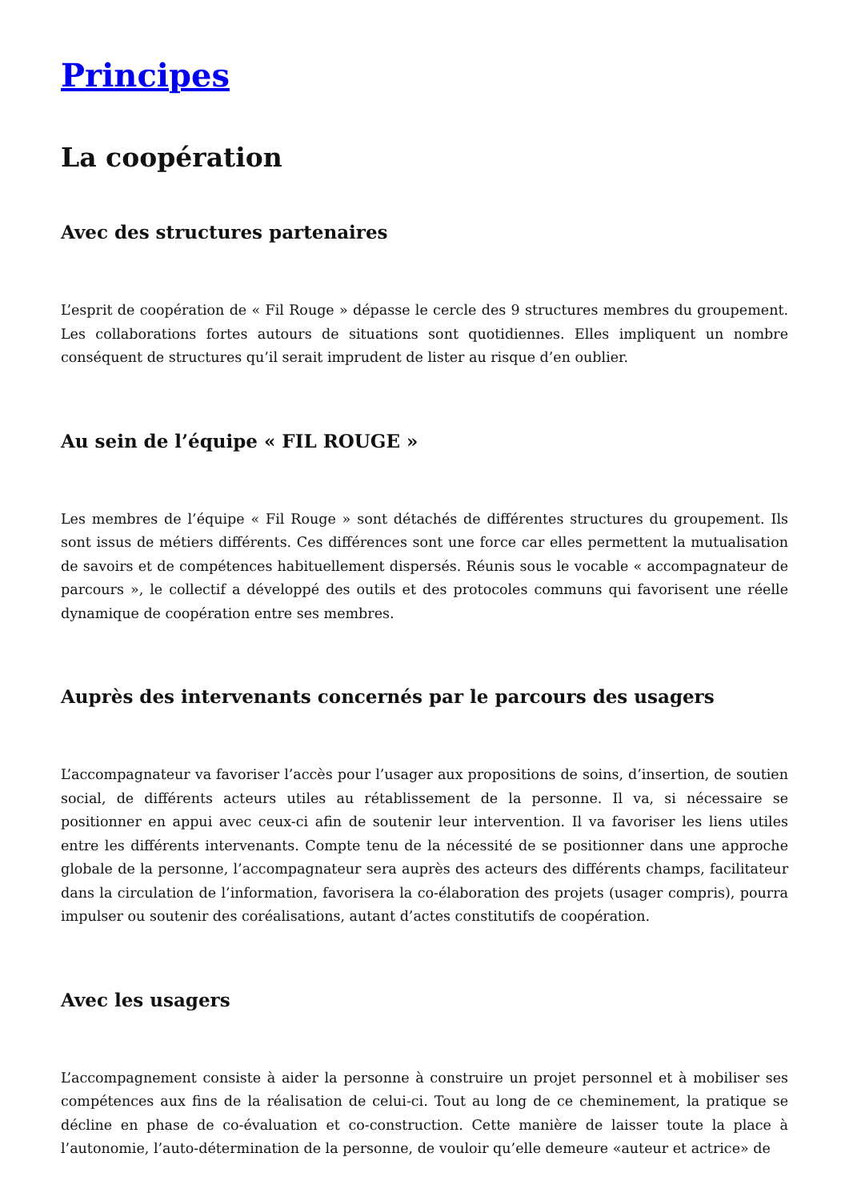Principes
La coopération
Avec des structures partenaires
L’esprit de coopération de « Fil Rouge » dépasse le cercle des 9 structures membres du groupement. Les collaborations fortes autours de situations sont quotidiennes. Elles impliquent un nombre conséquent de structures qu’il serait imprudent de lister au risque d’en oublier.
Au sein de l’équipe « FIL ROUGE »
Les membres de l’équipe « Fil Rouge » sont détachés de différentes structures du groupement. Ils sont issus de métiers différents. Ces différences sont une force car elles permettent la mutualisation de savoirs et de compétences habituellement dispersés. Réunis sous le vocable « accompagnateur de parcours », le collectif a développé des outils et des protocoles communs qui favorisent une réelle dynamique de coopération entre ses membres.
Auprès des intervenants concernés par le parcours des usagers
L’accompagnateur va favoriser l’accès pour l’usager aux propositions de soins, d’insertion, de soutien social, de différents acteurs utiles au rétablissement de la personne. Il va, si nécessaire se positionner en appui avec ceux-ci afin de soutenir leur intervention. Il va favoriser les liens utiles entre les différents intervenants. Compte tenu de la nécessité de se positionner dans une approche globale de la personne, l’accompagnateur sera auprès des acteurs des différents champs, facilitateur dans la circulation de l’information, favorisera la co-élaboration des projets (usager compris), pourra impulser ou soutenir des coréalisations, autant d’actes constitutifs de coopération.
Avec les usagers
L’accompagnement consiste à aider la personne à construire un projet personnel et à mobiliser ses compétences aux fins de la réalisation de celui-ci. Tout au long de ce cheminement, la pratique se décline en phase de co-évaluation et co-construction. Cette manière de laisser toute la place à l’autonomie, l’auto-détermination de la personne, de vouloir qu’elle demeure «auteur et actrice» de